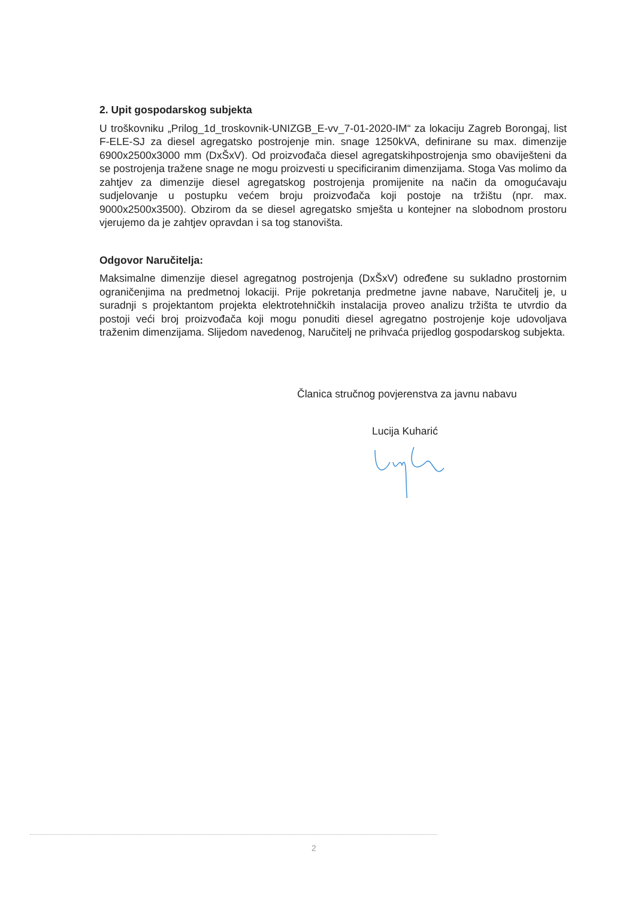2. Upit gospodarskog subjekta
U troškovniku „Prilog_1d_troskovnik-UNIZGB_E-vv_7-01-2020-IM“ za lokaciju Zagreb Borongaj, list F-ELE-SJ za diesel agregatsko postrojenje min. snage 1250kVA, definirane su max. dimenzije 6900x2500x3000 mm (DxŠxV). Od proizvođača diesel agregatskihpostrojenja smo obaviješteni da se postrojenja tražene snage ne mogu proizvesti u specificiranim dimenzijama. Stoga Vas molimo da zahtjev za dimenzije diesel agregatskog postrojenja promijenite na način da omogućavaju sudjelovanje u postupku većem broju proizvođača koji postoje na tržištu (npr. max. 9000x2500x3500). Obzirom da se diesel agregatsko smješta u kontejner na slobodnom prostoru vjerujemo da je zahtjev opravdan i sa tog stanovišta.
Odgovor Naručitelja:
Maksimalne dimenzije diesel agregatnog postrojenja (DxŠxV) određene su sukladno prostornim ograničenjima na predmetnoj lokaciji. Prije pokretanja predmetne javne nabave, Naručitelj je, u suradnji s projektantom projekta elektrotehničkih instalacija proveo analizu tržišta te utvrdio da postoji veći broj proizvođača koji mogu ponuditi diesel agregatno postrojenje koje udovoljava traženim dimenzijama. Slijedom navedenog, Naručitelj ne prihvaća prijedlog gospodarskog subjekta.
Članica stručnog povjerenstva za javnu nabavu
Lucija Kuharić
2